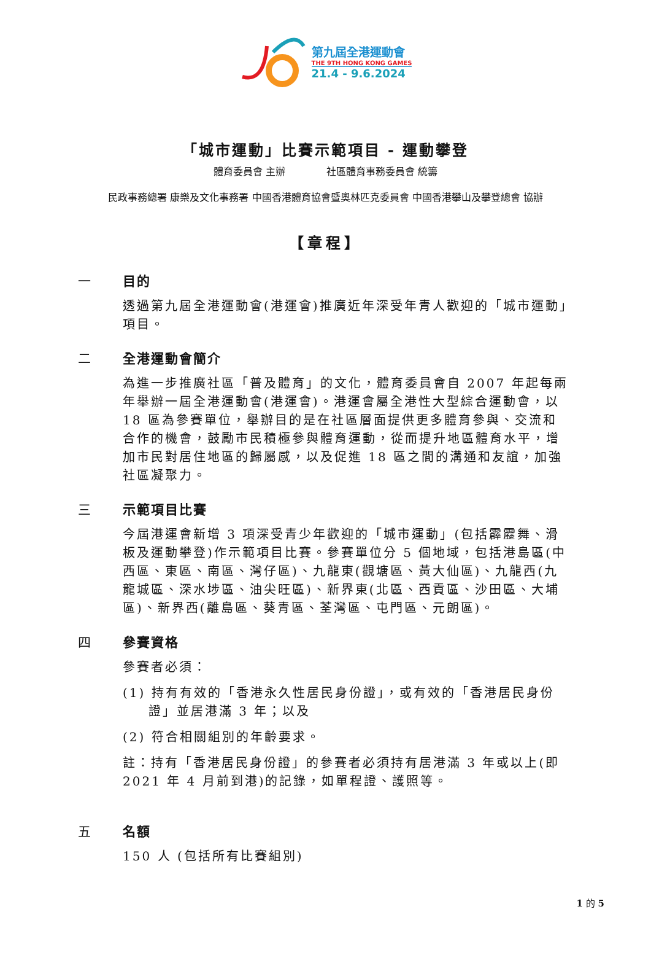第九屆全港運動會
THE 9TH HONG KONG GAMES
21.4 - 9.6.2024
「城市運動」比賽示範項目 - 運動攀登
體育委員會 主辦 社區體育事務委員會 統籌
民政事務總署 康樂及文化事務署 中國香港體育協會暨奧林匹克委員會 中國香港攀山及攀登總會 協辦
【章程】
一 目的
透過第九屆全港運動會(港運會)推廣近年深受年青人歡迎的「城市運動」項目。
二 全港運動會簡介
為進一步推廣社區「普及體育」的文化，體育委員會自 2007 年起每兩年舉辦一屆全港運動會(港運會)。港運會屬全港性大型綜合運動會，以 18 區為參賽單位，舉辦目的是在社區層面提供更多體育參與、交流和合作的機會，鼓勵市民積極參與體育運動，從而提升地區體育水平，增加市民對居住地區的歸屬感，以及促進 18 區之間的溝通和友誼，加強社區凝聚力。
三 示範項目比賽
今屆港運會新增 3 項深受青少年歡迎的「城市運動」(包括霹靂舞、滑板及運動攀登)作示範項目比賽。參賽單位分 5 個地域，包括港島區(中西區、東區、南區、灣仔區)、九龍東(觀塘區、黃大仙區)、九龍西(九龍城區、深水埗區、油尖旺區)、新界東(北區、西貢區、沙田區、大埔區)、新界西(離島區、葵青區、荃灣區、屯門區、元朗區)。
四 參賽資格
參賽者必須：
(1) 持有有效的「香港永久性居民身份證」，或有效的「香港居民身份證」並居港滿 3 年；以及
(2) 符合相關組別的年齡要求。
註：持有「香港居民身份證」的參賽者必須持有居港滿 3 年或以上(即 2021 年 4 月前到港)的記錄，如單程證、護照等。
五 名額
150 人 (包括所有比賽組別)
1 的 5